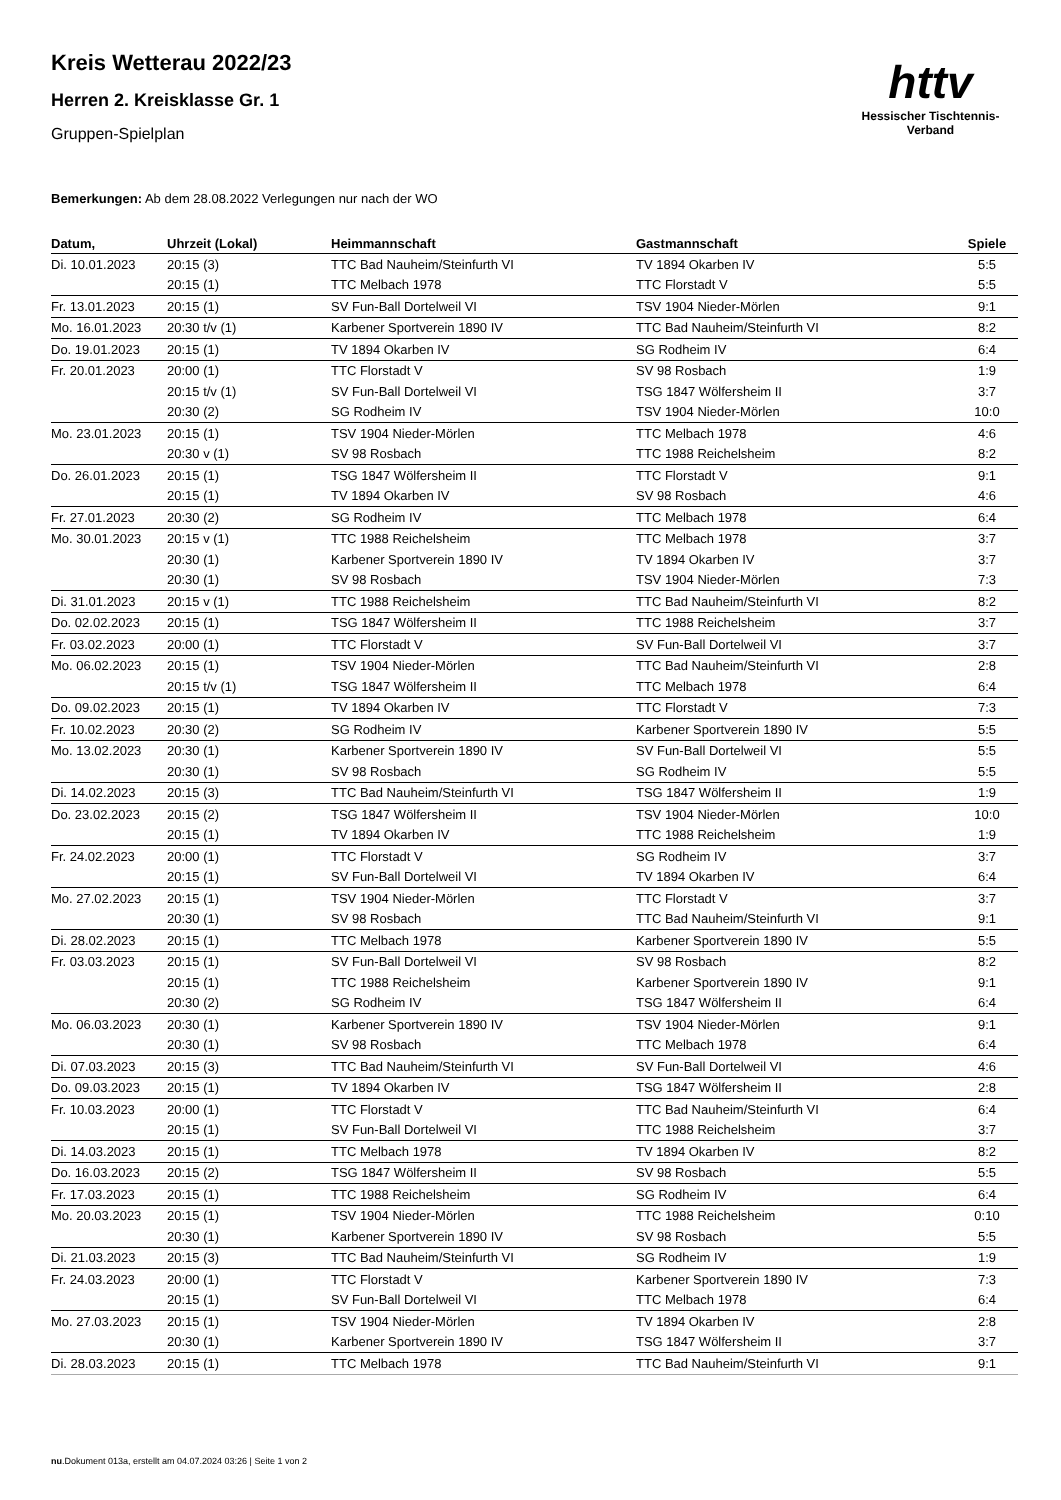httv
Hessischer Tischtennis-Verband
Kreis Wetterau 2022/23
Herren 2. Kreisklasse Gr. 1
Gruppen-Spielplan
Bemerkungen: Ab dem 28.08.2022 Verlegungen nur nach der WO
| Datum, | Uhrzeit (Lokal) | Heimmannschaft | Gastmannschaft | Spiele |
| --- | --- | --- | --- | --- |
| Di. 10.01.2023 | 20:15 (3) | TTC Bad Nauheim/Steinfurth VI | TV 1894 Okarben IV | 5:5 |
| | 20:15 (1) | TTC Melbach 1978 | TTC Florstadt V | 5:5 |
| Fr. 13.01.2023 | 20:15 (1) | SV Fun-Ball Dortelweil VI | TSV 1904 Nieder-Mörlen | 9:1 |
| Mo. 16.01.2023 | 20:30 t/v (1) | Karbener Sportverein 1890 IV | TTC Bad Nauheim/Steinfurth VI | 8:2 |
| Do. 19.01.2023 | 20:15 (1) | TV 1894 Okarben IV | SG Rodheim IV | 6:4 |
| Fr. 20.01.2023 | 20:00 (1) | TTC Florstadt V | SV 98 Rosbach | 1:9 |
| | 20:15 t/v (1) | SV Fun-Ball Dortelweil VI | TSG 1847 Wölfersheim II | 3:7 |
| | 20:30 (2) | SG Rodheim IV | TSV 1904 Nieder-Mörlen | 10:0 |
| Mo. 23.01.2023 | 20:15 (1) | TSV 1904 Nieder-Mörlen | TTC Melbach 1978 | 4:6 |
| | 20:30 v (1) | SV 98 Rosbach | TTC 1988 Reichelsheim | 8:2 |
| Do. 26.01.2023 | 20:15 (1) | TSG 1847 Wölfersheim II | TTC Florstadt V | 9:1 |
| | 20:15 (1) | TV 1894 Okarben IV | SV 98 Rosbach | 4:6 |
| Fr. 27.01.2023 | 20:30 (2) | SG Rodheim IV | TTC Melbach 1978 | 6:4 |
| Mo. 30.01.2023 | 20:15 v (1) | TTC 1988 Reichelsheim | TTC Melbach 1978 | 3:7 |
| | 20:30 (1) | Karbener Sportverein 1890 IV | TV 1894 Okarben IV | 3:7 |
| | 20:30 (1) | SV 98 Rosbach | TSV 1904 Nieder-Mörlen | 7:3 |
| Di. 31.01.2023 | 20:15 v (1) | TTC 1988 Reichelsheim | TTC Bad Nauheim/Steinfurth VI | 8:2 |
| Do. 02.02.2023 | 20:15 (1) | TSG 1847 Wölfersheim II | TTC 1988 Reichelsheim | 3:7 |
| Fr. 03.02.2023 | 20:00 (1) | TTC Florstadt V | SV Fun-Ball Dortelweil VI | 3:7 |
| Mo. 06.02.2023 | 20:15 (1) | TSV 1904 Nieder-Mörlen | TTC Bad Nauheim/Steinfurth VI | 2:8 |
| | 20:15 t/v (1) | TSG 1847 Wölfersheim II | TTC Melbach 1978 | 6:4 |
| Do. 09.02.2023 | 20:15 (1) | TV 1894 Okarben IV | TTC Florstadt V | 7:3 |
| Fr. 10.02.2023 | 20:30 (2) | SG Rodheim IV | Karbener Sportverein 1890 IV | 5:5 |
| Mo. 13.02.2023 | 20:30 (1) | Karbener Sportverein 1890 IV | SV Fun-Ball Dortelweil VI | 5:5 |
| | 20:30 (1) | SV 98 Rosbach | SG Rodheim IV | 5:5 |
| Di. 14.02.2023 | 20:15 (3) | TTC Bad Nauheim/Steinfurth VI | TSG 1847 Wölfersheim II | 1:9 |
| Do. 23.02.2023 | 20:15 (2) | TSG 1847 Wölfersheim II | TSV 1904 Nieder-Mörlen | 10:0 |
| | 20:15 (1) | TV 1894 Okarben IV | TTC 1988 Reichelsheim | 1:9 |
| Fr. 24.02.2023 | 20:00 (1) | TTC Florstadt V | SG Rodheim IV | 3:7 |
| | 20:15 (1) | SV Fun-Ball Dortelweil VI | TV 1894 Okarben IV | 6:4 |
| Mo. 27.02.2023 | 20:15 (1) | TSV 1904 Nieder-Mörlen | TTC Florstadt V | 3:7 |
| | 20:30 (1) | SV 98 Rosbach | TTC Bad Nauheim/Steinfurth VI | 9:1 |
| Di. 28.02.2023 | 20:15 (1) | TTC Melbach 1978 | Karbener Sportverein 1890 IV | 5:5 |
| Fr. 03.03.2023 | 20:15 (1) | SV Fun-Ball Dortelweil VI | SV 98 Rosbach | 8:2 |
| | 20:15 (1) | TTC 1988 Reichelsheim | Karbener Sportverein 1890 IV | 9:1 |
| | 20:30 (2) | SG Rodheim IV | TSG 1847 Wölfersheim II | 6:4 |
| Mo. 06.03.2023 | 20:30 (1) | Karbener Sportverein 1890 IV | TSV 1904 Nieder-Mörlen | 9:1 |
| | 20:30 (1) | SV 98 Rosbach | TTC Melbach 1978 | 6:4 |
| Di. 07.03.2023 | 20:15 (3) | TTC Bad Nauheim/Steinfurth VI | SV Fun-Ball Dortelweil VI | 4:6 |
| Do. 09.03.2023 | 20:15 (1) | TV 1894 Okarben IV | TSG 1847 Wölfersheim II | 2:8 |
| Fr. 10.03.2023 | 20:00 (1) | TTC Florstadt V | TTC Bad Nauheim/Steinfurth VI | 6:4 |
| | 20:15 (1) | SV Fun-Ball Dortelweil VI | TTC 1988 Reichelsheim | 3:7 |
| Di. 14.03.2023 | 20:15 (1) | TTC Melbach 1978 | TV 1894 Okarben IV | 8:2 |
| Do. 16.03.2023 | 20:15 (2) | TSG 1847 Wölfersheim II | SV 98 Rosbach | 5:5 |
| Fr. 17.03.2023 | 20:15 (1) | TTC 1988 Reichelsheim | SG Rodheim IV | 6:4 |
| Mo. 20.03.2023 | 20:15 (1) | TSV 1904 Nieder-Mörlen | TTC 1988 Reichelsheim | 0:10 |
| | 20:30 (1) | Karbener Sportverein 1890 IV | SV 98 Rosbach | 5:5 |
| Di. 21.03.2023 | 20:15 (3) | TTC Bad Nauheim/Steinfurth VI | SG Rodheim IV | 1:9 |
| Fr. 24.03.2023 | 20:00 (1) | TTC Florstadt V | Karbener Sportverein 1890 IV | 7:3 |
| | 20:15 (1) | SV Fun-Ball Dortelweil VI | TTC Melbach 1978 | 6:4 |
| Mo. 27.03.2023 | 20:15 (1) | TSV 1904 Nieder-Mörlen | TV 1894 Okarben IV | 2:8 |
| | 20:30 (1) | Karbener Sportverein 1890 IV | TSG 1847 Wölfersheim II | 3:7 |
| Di. 28.03.2023 | 20:15 (1) | TTC Melbach 1978 | TTC Bad Nauheim/Steinfurth VI | 9:1 |
nu.Dokument 013a, erstellt am 04.07.2024 03:26 | Seite 1 von 2